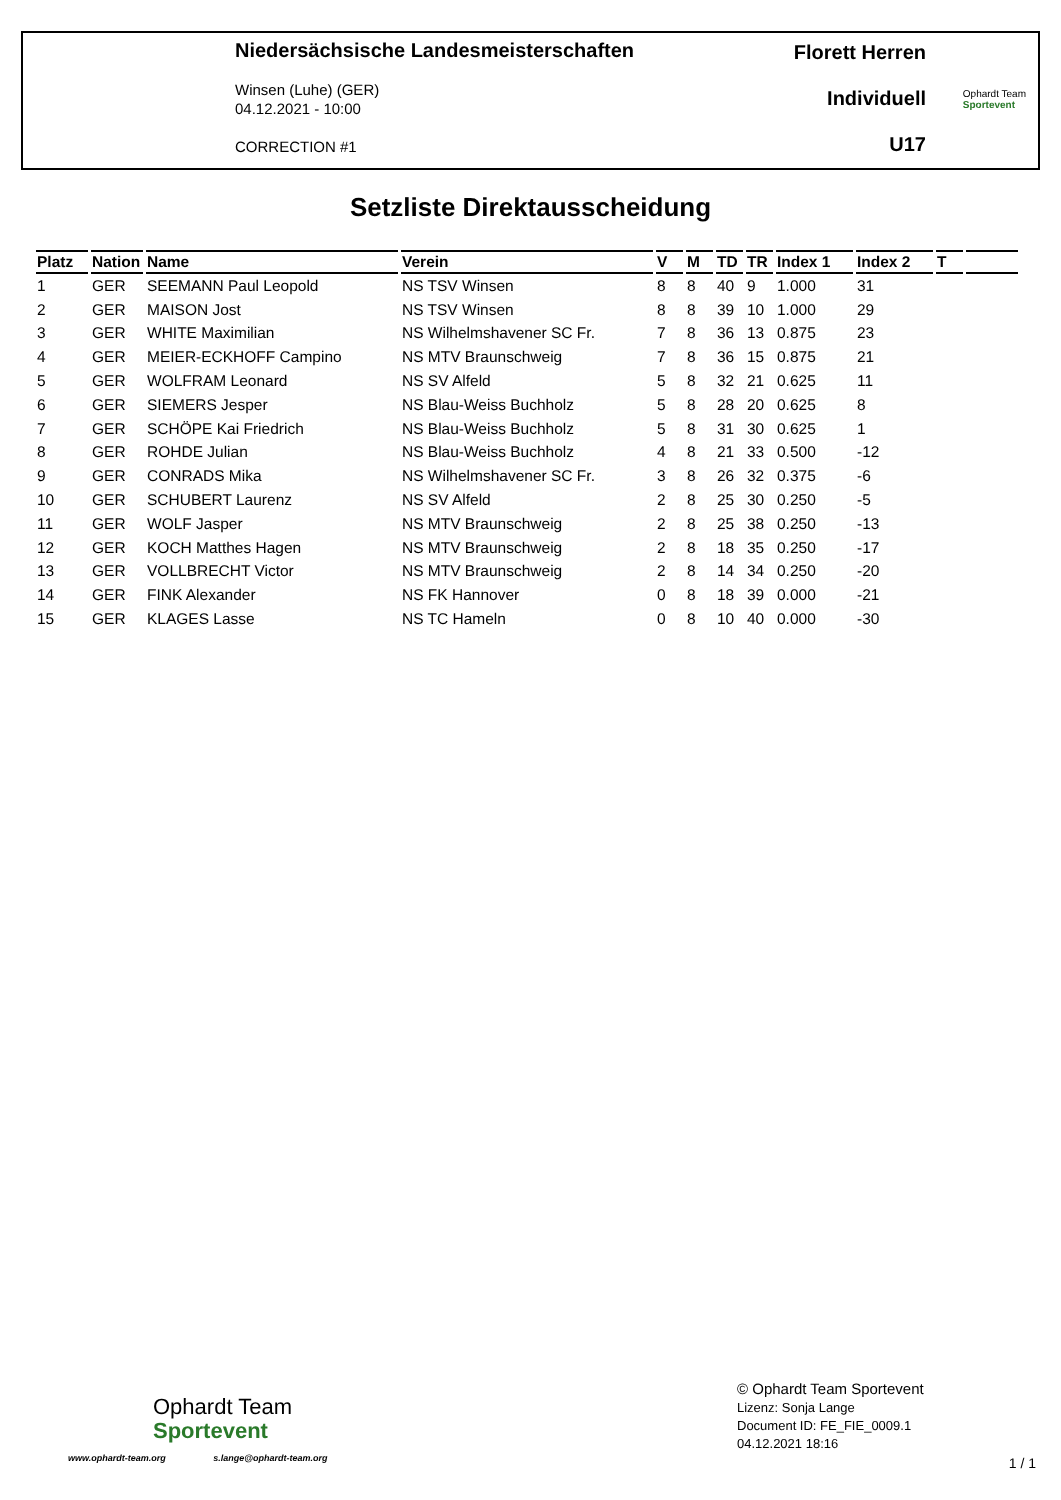Niedersächsische Landesmeisterschaften
Winsen (Luhe) (GER)
04.12.2021 - 10:00
CORRECTION #1
Florett Herren
Individuell
U17
Ophardt Team
Sportevent
Setzliste Direktausscheidung
| Platz | Nation | Name | Verein | V | M | TD | TR | Index 1 | Index 2 | T | |
| --- | --- | --- | --- | --- | --- | --- | --- | --- | --- | --- | --- |
| 1 | GER | SEEMANN Paul Leopold | NS TSV Winsen | 8 | 8 | 40 | 9 | 1.000 | 31 | | |
| 2 | GER | MAISON Jost | NS TSV Winsen | 8 | 8 | 39 | 10 | 1.000 | 29 | | |
| 3 | GER | WHITE Maximilian | NS Wilhelmshavener SC Fr. | 7 | 8 | 36 | 13 | 0.875 | 23 | | |
| 4 | GER | MEIER-ECKHOFF Campino | NS MTV Braunschweig | 7 | 8 | 36 | 15 | 0.875 | 21 | | |
| 5 | GER | WOLFRAM Leonard | NS SV Alfeld | 5 | 8 | 32 | 21 | 0.625 | 11 | | |
| 6 | GER | SIEMERS Jesper | NS Blau-Weiss Buchholz | 5 | 8 | 28 | 20 | 0.625 | 8 | | |
| 7 | GER | SCHÖPE Kai Friedrich | NS Blau-Weiss Buchholz | 5 | 8 | 31 | 30 | 0.625 | 1 | | |
| 8 | GER | ROHDE Julian | NS Blau-Weiss Buchholz | 4 | 8 | 21 | 33 | 0.500 | -12 | | |
| 9 | GER | CONRADS Mika | NS Wilhelmshavener SC Fr. | 3 | 8 | 26 | 32 | 0.375 | -6 | | |
| 10 | GER | SCHUBERT Laurenz | NS SV Alfeld | 2 | 8 | 25 | 30 | 0.250 | -5 | | |
| 11 | GER | WOLF Jasper | NS MTV Braunschweig | 2 | 8 | 25 | 38 | 0.250 | -13 | | |
| 12 | GER | KOCH Matthes Hagen | NS MTV Braunschweig | 2 | 8 | 18 | 35 | 0.250 | -17 | | |
| 13 | GER | VOLLBRECHT Victor | NS MTV Braunschweig | 2 | 8 | 14 | 34 | 0.250 | -20 | | |
| 14 | GER | FINK Alexander | NS FK Hannover | 0 | 8 | 18 | 39 | 0.000 | -21 | | |
| 15 | GER | KLAGES Lasse | NS TC Hameln | 0 | 8 | 10 | 40 | 0.000 | -30 | | |
Ophardt Team
Sportevent
www.ophardt-team.org s.lange@ophardt-team.org
© Ophardt Team Sportevent
Lizenz: Sonja Lange
Document ID: FE_FIE_0009.1
04.12.2021 18:16
1 / 1